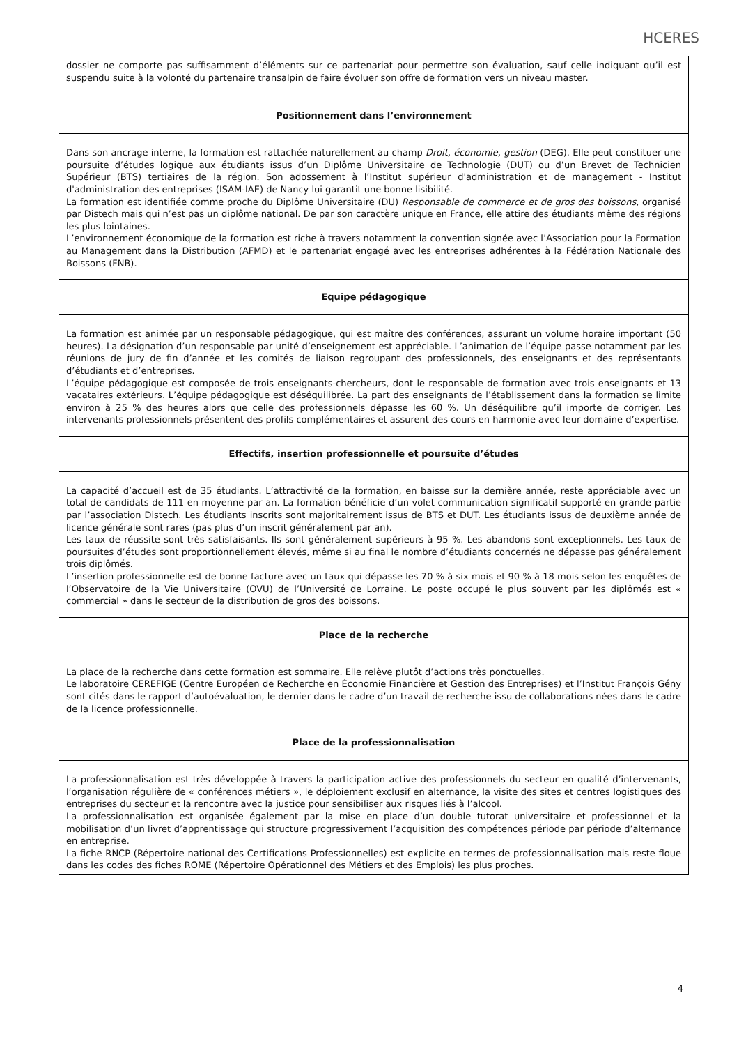HCERES
| dossier ne comporte pas suffisamment d’éléments sur ce partenariat pour permettre son évaluation, sauf celle indiquant qu’il est suspendu suite à la volonté du partenaire transalpin de faire évoluer son offre de formation vers un niveau master. |
| Positionnement dans l’environnement |
| Dans son ancrage interne, la formation est rattachée naturellement au champ Droit, économie, gestion (DEG). Elle peut constituer une poursuite d’études logique aux étudiants issus d’un Diplôme Universitaire de Technologie (DUT) ou d’un Brevet de Technicien Supérieur (BTS) tertiaires de la région. Son adossement à l’Institut supérieur d'administration et de management - Institut d'administration des entreprises (ISAM-IAE) de Nancy lui garantit une bonne lisibilité. La formation est identifiée comme proche du Diplôme Universitaire (DU) Responsable de commerce et de gros des boissons , organisé par Distech mais qui n’est pas un diplôme national. De par son caractère unique en France, elle attire des étudiants même des régions les plus lointaines. L’environnement économique de la formation est riche à travers notamment la convention signée avec l’Association pour la Formation au Management dans la Distribution (AFMD) et le partenariat engagé avec les entreprises adhérentes à la Fédération Nationale des Boissons (FNB). |
| Equipe pédagogique |
| La formation est animée par un responsable pédagogique, qui est maître des conférences, assurant un volume horaire important (50 heures). La désignation d’un responsable par unité d’enseignement est appréciable. L’animation de l’équipe passe notamment par les réunions de jury de fin d’année et les comités de liaison regroupant des professionnels, des enseignants et des représentants d’étudiants et d’entreprises. L’équipe pédagogique est composée de trois enseignants-chercheurs, dont le responsable de formation avec trois enseignants et 13 vacataires extérieurs. L’équipe pédagogique est déséquilibrée. La part des enseignants de l’établissement dans la formation se limite environ à 25 % des heures alors que celle des professionnels dépasse les 60 %. Un déséquilibre qu’il importe de corriger. Les intervenants professionnels présentent des profils complémentaires et assurent des cours en harmonie avec leur domaine d’expertise. |
| Effectifs, insertion professionnelle et poursuite d’études |
| La capacité d’accueil est de 35 étudiants. L’attractivité de la formation, en baisse sur la dernière année, reste appréciable avec un total de candidats de 111 en moyenne par an. La formation bénéficie d’un volet communication significatif supporté en grande partie par l’association Distech. Les étudiants inscrits sont majoritairement issus de BTS et DUT. Les étudiants issus de deuxième année de licence générale sont rares (pas plus d’un inscrit généralement par an). Les taux de réussite sont très satisfaisants. Ils sont généralement supérieurs à 95 %. Les abandons sont exceptionnels. Les taux de poursuites d’études sont proportionnellement élevés, même si au final le nombre d’étudiants concernés ne dépasse pas généralement trois diplômés. L’insertion professionnelle est de bonne facture avec un taux qui dépasse les 70 % à six mois et 90 % à 18 mois selon les enquêtes de l’Observatoire de la Vie Universitaire (OVU) de l’Université de Lorraine. Le poste occupé le plus souvent par les diplômés est « commercial » dans le secteur de la distribution de gros des boissons. |
| Place de la recherche |
| La place de la recherche dans cette formation est sommaire. Elle relève plutôt d’actions très ponctuelles. Le laboratoire CEREFIGE (Centre Européen de Recherche en Économie Financière et Gestion des Entreprises) et l’Institut François Gény sont cités dans le rapport d’autoévaluation, le dernier dans le cadre d’un travail de recherche issu de collaborations nées dans le cadre de la licence professionnelle. |
| Place de la professionnalisation |
| La professionnalisation est très développée à travers la participation active des professionnels du secteur en qualité d’intervenants, l’organisation régulière de « conférences métiers », le déploiement exclusif en alternance, la visite des sites et centres logistiques des entreprises du secteur et la rencontre avec la justice pour sensibiliser aux risques liés à l’alcool. La professionnalisation est organisée également par la mise en place d’un double tutorat universitaire et professionnel et la mobilisation d’un livret d’apprentissage qui structure progressivement l’acquisition des compétences période par période d’alternance en entreprise. La fiche RNCP (Répertoire national des Certifications Professionnelles) est explicite en termes de professionnalisation mais reste floue dans les codes des fiches ROME (Répertoire Opérationnel des Métiers et des Emplois) les plus proches. |
4